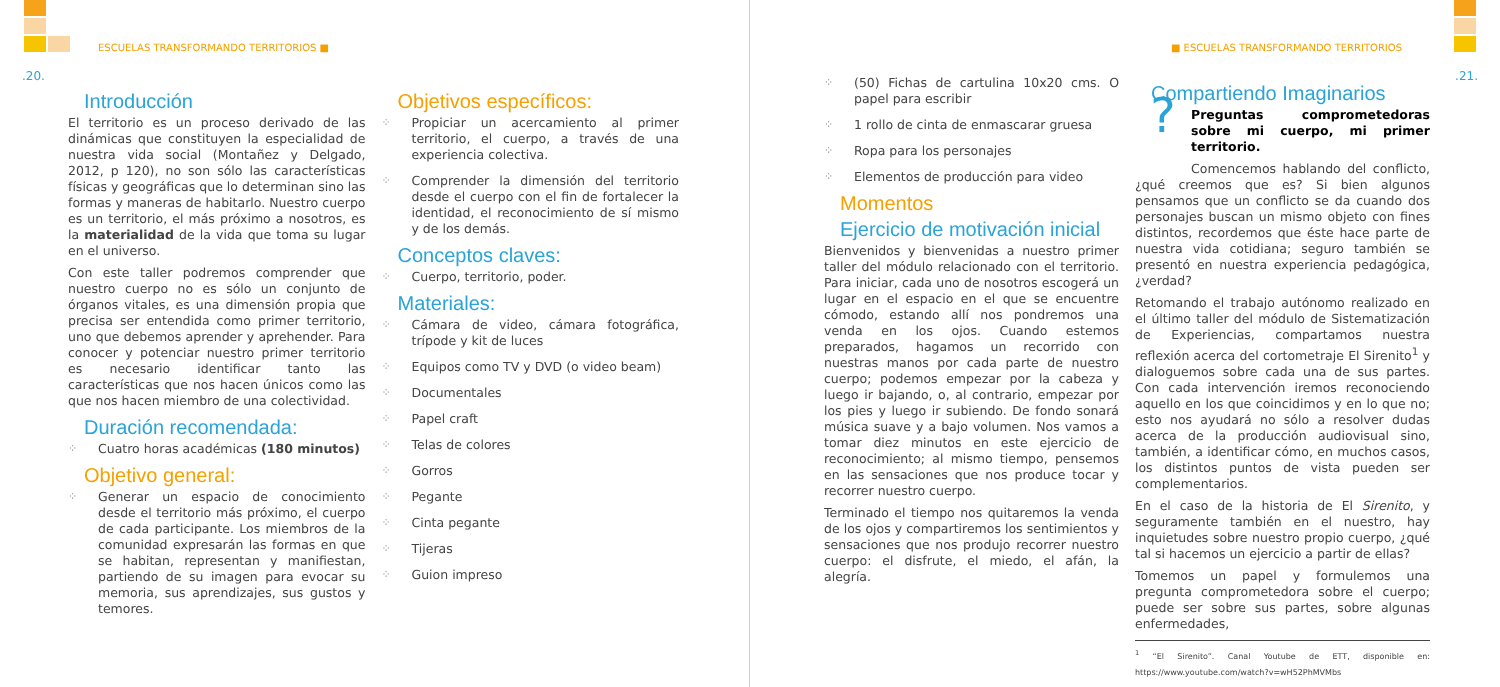ESCUELAS TRANSFORMANDO TERRITORIOS ■
.20.
Introducción
El territorio es un proceso derivado de las dinámicas que constituyen la especialidad de nuestra vida social (Montañez y Delgado, 2012, p 120), no son sólo las características físicas y geográficas que lo determinan sino las formas y maneras de habitarlo. Nuestro cuerpo es un territorio, el más próximo a nosotros, es la materialidad de la vida que toma su lugar en el universo.
Con este taller podremos comprender que nuestro cuerpo no es sólo un conjunto de órganos vitales, es una dimensión propia que precisa ser entendida como primer territorio, uno que debemos aprender y aprehender. Para conocer y potenciar nuestro primer territorio es necesario identificar tanto las características que nos hacen únicos como las que nos hacen miembro de una colectividad.
Duración recomendada:
⁘ Cuatro horas académicas (180 minutos)
Objetivo general:
⁘ Generar un espacio de conocimiento desde el territorio más próximo, el cuerpo de cada participante. Los miembros de la comunidad expresarán las formas en que se habitan, representan y manifiestan, partiendo de su imagen para evocar su memoria, sus aprendizajes, sus gustos y temores.
Objetivos específicos:
⁘ Propiciar un acercamiento al primer territorio, el cuerpo, a través de una experiencia colectiva.
⁘ Comprender la dimensión del territorio desde el cuerpo con el fin de fortalecer la identidad, el reconocimiento de sí mismo y de los demás.
Conceptos claves:
⁘ Cuerpo, territorio, poder.
Materiales:
⁘ Cámara de video, cámara fotográfica, trípode y kit de luces
⁘ Equipos como TV y DVD (o video beam)
⁘ Documentales
⁘ Papel craft
⁘ Telas de colores
⁘ Gorros
⁘ Pegante
⁘ Cinta pegante
⁘ Tijeras
⁘ Guion impreso
■ ESCUELAS TRANSFORMANDO TERRITORIOS
.21.
⁘ (50) Fichas de cartulina 10x20 cms. O papel para escribir
⁘ 1 rollo de cinta de enmascarar gruesa
⁘ Ropa para los personajes
⁘ Elementos de producción para video
Momentos
Ejercicio de motivación inicial
Bienvenidos y bienvenidas a nuestro primer taller del módulo relacionado con el territorio. Para iniciar, cada uno de nosotros escogerá un lugar en el espacio en el que se encuentre cómodo, estando allí nos pondremos una venda en los ojos. Cuando estemos preparados, hagamos un recorrido con nuestras manos por cada parte de nuestro cuerpo; podemos empezar por la cabeza y luego ir bajando, o, al contrario, empezar por los pies y luego ir subiendo. De fondo sonará música suave y a bajo volumen. Nos vamos a tomar diez minutos en este ejercicio de reconocimiento; al mismo tiempo, pensemos en las sensaciones que nos produce tocar y recorrer nuestro cuerpo.
Terminado el tiempo nos quitaremos la venda de los ojos y compartiremos los sentimientos y sensaciones que nos produjo recorrer nuestro cuerpo: el disfrute, el miedo, el afán, la alegría.
Compartiendo Imaginarios
?
Preguntas comprometedoras sobre mi cuerpo, mi primer territorio.
Comencemos hablando del conflicto, ¿qué creemos que es? Si bien algunos pensamos que un conflicto se da cuando dos personajes buscan un mismo objeto con fines distintos, recordemos que éste hace parte de nuestra vida cotidiana; seguro también se presentó en nuestra experiencia pedagógica, ¿verdad?
Retomando el trabajo autónomo realizado en el último taller del módulo de Sistematización de Experiencias, compartamos nuestra reflexión acerca del cortometraje El Sirenito<sup>1</sup> y dialoguemos sobre cada una de sus partes. Con cada intervención iremos reconociendo aquello en los que coincidimos y en lo que no; esto nos ayudará no sólo a resolver dudas acerca de la producción audiovisual sino, también, a identificar cómo, en muchos casos, los distintos puntos de vista pueden ser complementarios.
En el caso de la historia de El Sirenito, y seguramente también en el nuestro, hay inquietudes sobre nuestro propio cuerpo, ¿qué tal si hacemos un ejercicio a partir de ellas?
Tomemos un papel y formulemos una pregunta comprometedora sobre el cuerpo; puede ser sobre sus partes, sobre algunas enfermedades,
<sup>1</sup> “El Sirenito”. Canal Youtube de ETT, disponible en: https://www.youtube.com/watch?v=wH52PhMVMbs